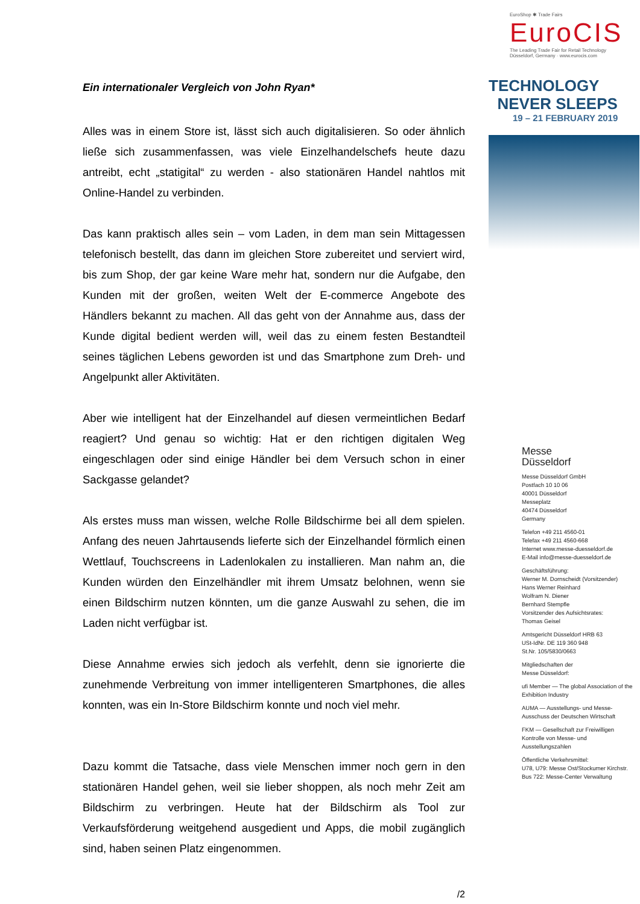Ein internationaler Vergleich von John Ryan*
Alles was in einem Store ist, lässt sich auch digitalisieren. So oder ähnlich ließe sich zusammenfassen, was viele Einzelhandelschefs heute dazu antreibt, echt „statigital“ zu werden - also stationären Handel nahtlos mit Online-Handel zu verbinden.
Das kann praktisch alles sein – vom Laden, in dem man sein Mittagessen telefonisch bestellt, das dann im gleichen Store zubereitet und serviert wird, bis zum Shop, der gar keine Ware mehr hat, sondern nur die Aufgabe, den Kunden mit der großen, weiten Welt der E-commerce Angebote des Händlers bekannt zu machen. All das geht von der Annahme aus, dass der Kunde digital bedient werden will, weil das zu einem festen Bestandteil seines täglichen Lebens geworden ist und das Smartphone zum Dreh- und Angelpunkt aller Aktivitäten.
Aber wie intelligent hat der Einzelhandel auf diesen vermeintlichen Bedarf reagiert? Und genau so wichtig: Hat er den richtigen digitalen Weg eingeschlagen oder sind einige Händler bei dem Versuch schon in einer Sackgasse gelandet?
Als erstes muss man wissen, welche Rolle Bildschirme bei all dem spielen. Anfang des neuen Jahrtausends lieferte sich der Einzelhandel förmlich einen Wettlauf, Touchscreens in Ladenlokalen zu installieren. Man nahm an, die Kunden würden den Einzelhändler mit ihrem Umsatz belohnen, wenn sie einen Bildschirm nutzen könnten, um die ganze Auswahl zu sehen, die im Laden nicht verfügbar ist.
Diese Annahme erwies sich jedoch als verfehlt, denn sie ignorierte die zunehmende Verbreitung von immer intelligenteren Smartphones, die alles konnten, was ein In-Store Bildschirm konnte und noch viel mehr.
Dazu kommt die Tatsache, dass viele Menschen immer noch gern in den stationären Handel gehen, weil sie lieber shoppen, als noch mehr Zeit am Bildschirm zu verbringen. Heute hat der Bildschirm als Tool zur Verkaufsförderung weitgehend ausgedient und Apps, die mobil zugänglich sind, haben seinen Platz eingenommen.
/2
EuroShop ✱ Trade Fairs
EuroCIS
The Leading Trade Fair for Retail Technology
Düsseldorf, Germany · www.eurocis.com
TECHNOLOGY
NEVER SLEEPS
19 – 21 FEBRUARY 2019
Messe
Düsseldorf
Messe Düsseldorf GmbH
Postfach 10 10 06
40001 Düsseldorf
Messeplatz
40474 Düsseldorf
Germany
Telefon +49 211 4560-01
Telefax +49 211 4560-668
Internet www.messe-duesseldorf.de
E-Mail info@messe-duesseldorf.de
Geschäftsführung:
Werner M. Dornscheidt (Vorsitzender)
Hans Werner Reinhard
Wolfram N. Diener
Bernhard Stempfle
Vorsitzender des Aufsichtsrates:
Thomas Geisel
Amtsgericht Düsseldorf HRB 63
USt-IdNr. DE 119 360 948
St.Nr. 105/5830/0663
Mitgliedschaften der
Messe Düsseldorf:
ufi Member — The global Association of the Exhibition Industry
AUMA — Ausstellungs- und Messe-Ausschuss der Deutschen Wirtschaft
FKM — Gesellschaft zur Freiwilligen Kontrolle von Messe- und Ausstellungszahlen
Öffentliche Verkehrsmittel:
U78, U79: Messe Ost/Stockumer Kirchstr.
Bus 722: Messe-Center Verwaltung